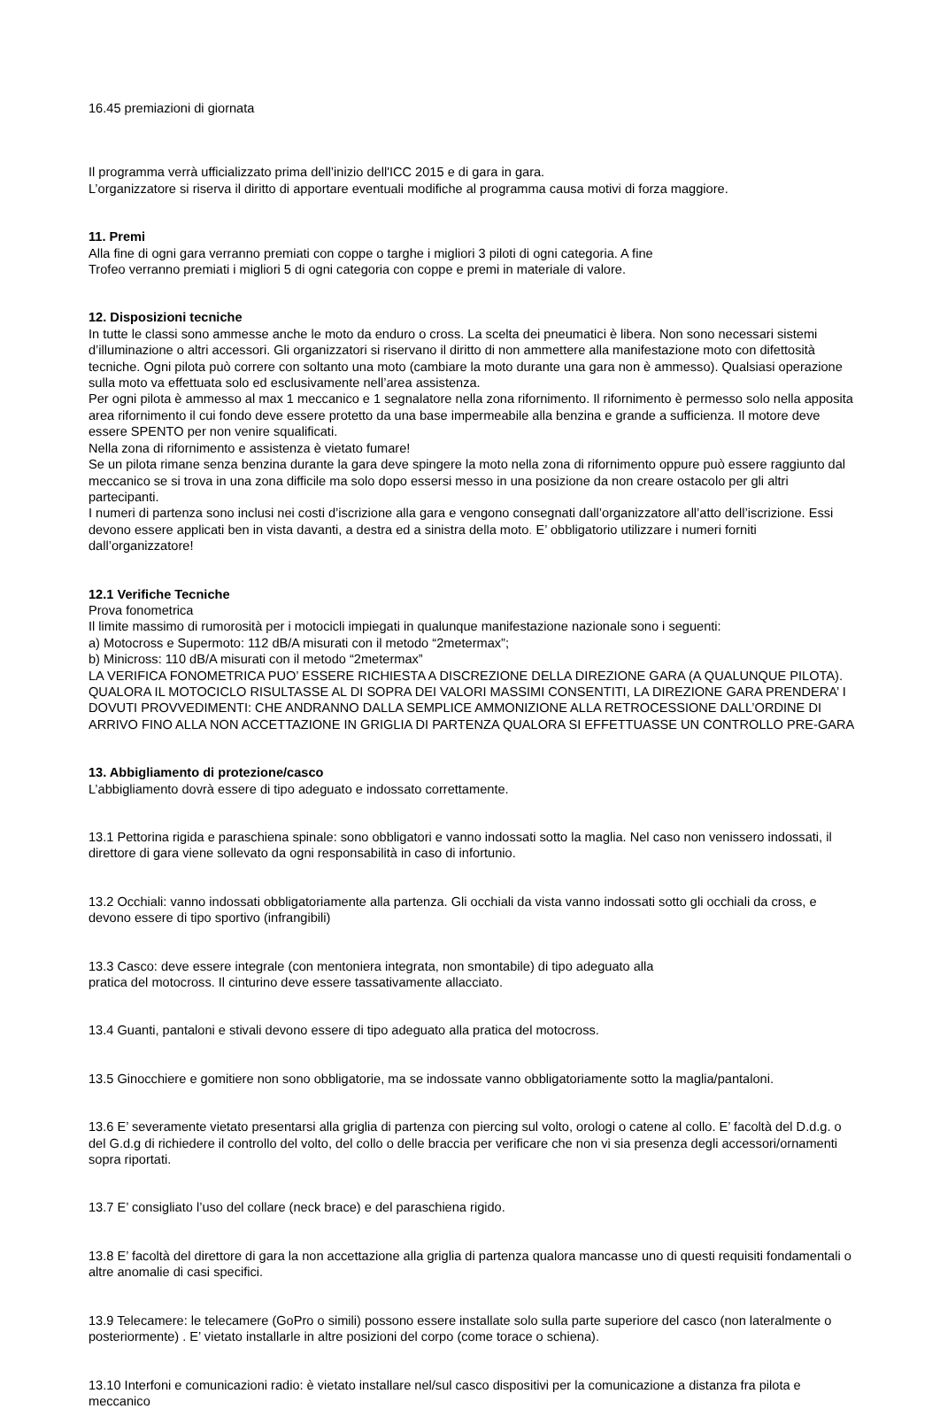16.45 premiazioni di giornata
Il programma verrà ufficializzato prima dell’inizio dell'ICC 2015 e di gara in gara.
L’organizzatore si riserva il diritto di apportare eventuali modifiche al programma causa motivi di forza maggiore.
11. Premi
Alla fine di ogni gara verranno premiati con coppe o targhe i migliori 3 piloti di ogni categoria. A fine
Trofeo verranno premiati i migliori 5 di ogni categoria con coppe e premi in materiale di valore.
12. Disposizioni tecniche
In tutte le classi sono ammesse anche le moto da enduro o cross. La scelta dei pneumatici è libera. Non sono necessari sistemi d’illuminazione o altri accessori. Gli organizzatori si riservano il diritto di non ammettere alla manifestazione moto con difettosità tecniche. Ogni pilota può correre con soltanto una moto (cambiare la moto durante una gara non è ammesso). Qualsiasi operazione sulla moto va effettuata solo ed esclusivamente nell’area assistenza.
Per ogni pilota è ammesso al max 1 meccanico e 1 segnalatore nella zona rifornimento. Il rifornimento è permesso solo nella apposita area rifornimento il cui fondo deve essere protetto da una base impermeabile alla benzina e grande a sufficienza. Il motore deve essere SPENTO per non venire squalificati.
Nella zona di rifornimento e assistenza è vietato fumare!
Se un pilota rimane senza benzina durante la gara deve spingere la moto nella zona di rifornimento oppure può essere raggiunto dal meccanico se si trova in una zona difficile ma solo dopo essersi messo in una posizione da non creare ostacolo per gli altri partecipanti.
I numeri di partenza sono inclusi nei costi d’iscrizione alla gara e vengono consegnati dall’organizzatore all’atto dell’iscrizione. Essi devono essere applicati ben in vista davanti, a destra ed a sinistra della moto. E’ obbligatorio utilizzare i numeri forniti dall’organizzatore!
12.1 Verifiche Tecniche
Prova fonometrica
Il limite massimo di rumorosità per i motocicli impiegati in qualunque manifestazione nazionale sono i seguenti:
a) Motocross e Supermoto: 112 dB/A misurati con il metodo “2metermax”;
b) Minicross: 110 dB/A misurati con il metodo “2metermax”
LA VERIFICA FONOMETRICA PUO’ ESSERE RICHIESTA A DISCREZIONE DELLA DIREZIONE GARA (A QUALUNQUE PILOTA). QUALORA IL MOTOCICLO RISULTASSE AL DI SOPRA DEI VALORI MASSIMI CONSENTITI, LA DIREZIONE GARA PRENDERA’ I DOVUTI PROVVEDIMENTI: CHE ANDRANNO DALLA SEMPLICE AMMONIZIONE ALLA RETROCESSIONE DALL’ORDINE DI ARRIVO FINO ALLA NON ACCETTAZIONE IN GRIGLIA DI PARTENZA QUALORA SI EFFETTUASSE UN CONTROLLO PRE-GARA
13. Abbigliamento di protezione/casco
L’abbigliamento dovrà essere di tipo adeguato e indossato correttamente.
13.1 Pettorina rigida e paraschiena spinale: sono obbligatori e vanno indossati sotto la maglia. Nel caso non venissero indossati, il direttore di gara viene sollevato da ogni responsabilità in caso di infortunio.
13.2 Occhiali: vanno indossati obbligatoriamente alla partenza. Gli occhiali da vista vanno indossati sotto gli occhiali da cross, e devono essere di tipo sportivo (infrangibili)
13.3 Casco: deve essere integrale (con mentoniera integrata, non smontabile) di tipo adeguato alla
pratica del motocross. Il cinturino deve essere tassativamente allacciato.
13.4 Guanti, pantaloni e stivali devono essere di tipo adeguato alla pratica del motocross.
13.5 Ginocchiere e gomitiere non sono obbligatorie, ma se indossate vanno obbligatoriamente sotto la maglia/pantaloni.
13.6 E’ severamente vietato presentarsi alla griglia di partenza con piercing sul volto, orologi o catene al collo. E’ facoltà del D.d.g. o del G.d.g di richiedere il controllo del volto, del collo o delle braccia per verificare che non vi sia presenza degli accessori/ornamenti sopra riportati.
13.7 E’ consigliato l’uso del collare (neck brace) e del paraschiena rigido.
13.8 E’ facoltà del direttore di gara la non accettazione alla griglia di partenza qualora mancasse uno di questi requisiti fondamentali o altre anomalie di casi specifici.
13.9 Telecamere: le telecamere (GoPro o simili) possono essere installate solo sulla parte superiore del casco (non lateralmente o posteriormente) . E’ vietato installarle in altre posizioni del corpo (come torace o schiena).
13.10 Interfoni e comunicazioni radio: è vietato installare nel/sul casco dispositivi per la comunicazione a distanza fra pilota e meccanico